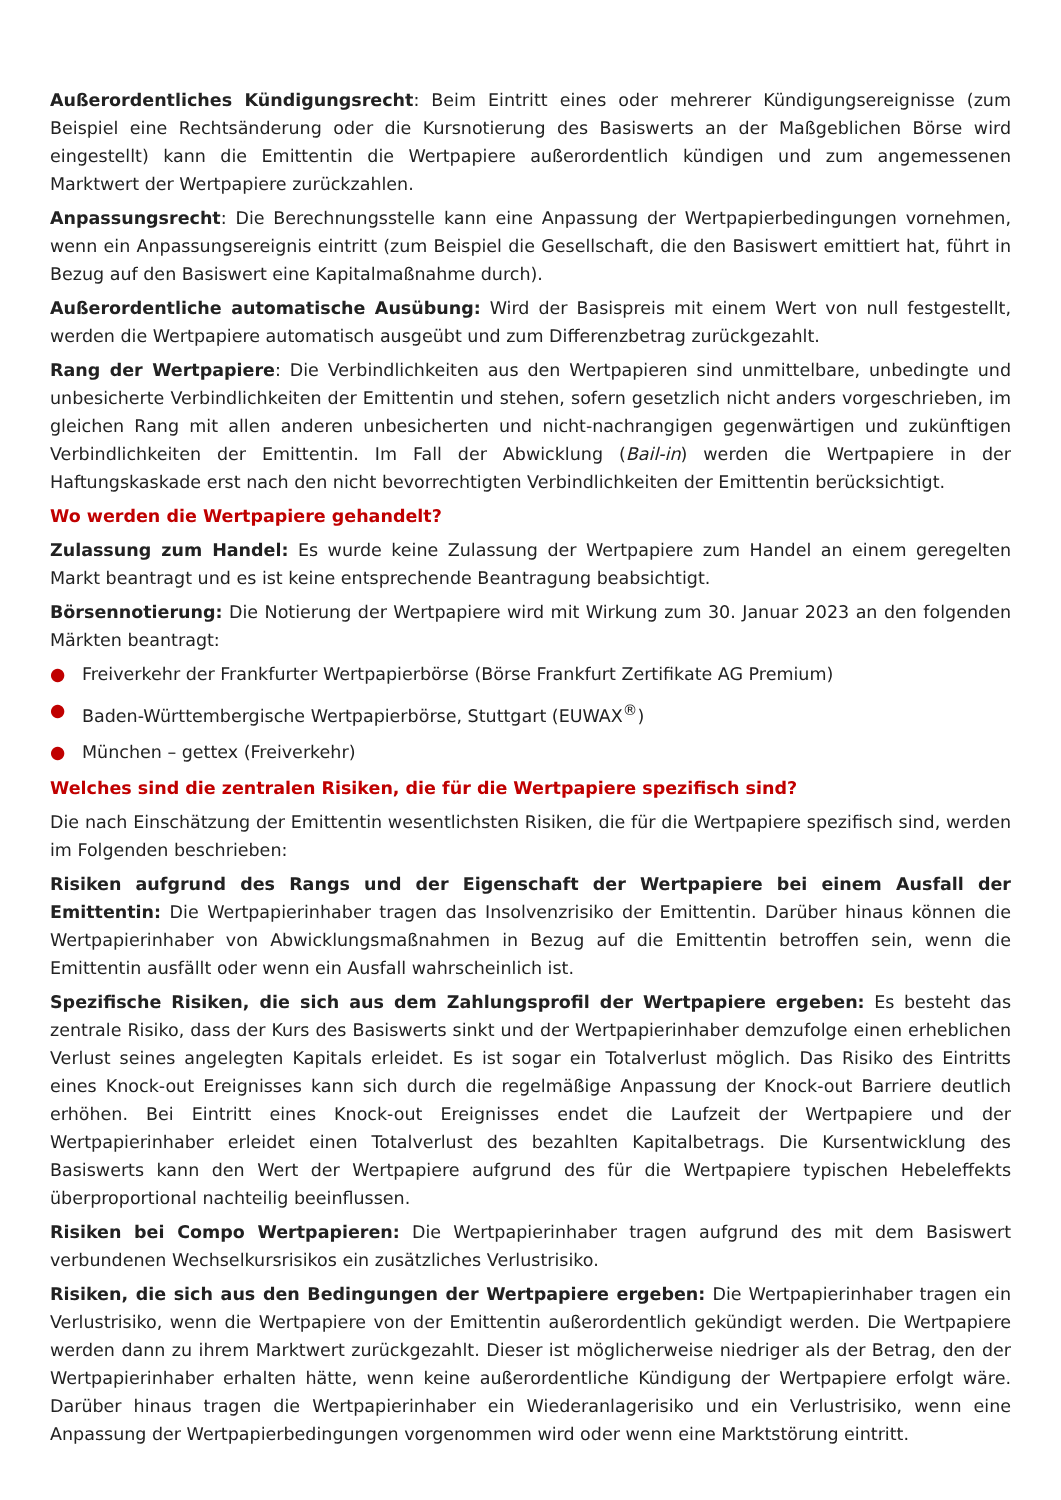Außerordentliches Kündigungsrecht: Beim Eintritt eines oder mehrerer Kündigungsereignisse (zum Beispiel eine Rechtsänderung oder die Kursnotierung des Basiswerts an der Maßgeblichen Börse wird eingestellt) kann die Emittentin die Wertpapiere außerordentlich kündigen und zum angemessenen Marktwert der Wertpapiere zurückzahlen.
Anpassungsrecht: Die Berechnungsstelle kann eine Anpassung der Wertpapierbedingungen vornehmen, wenn ein Anpassungsereignis eintritt (zum Beispiel die Gesellschaft, die den Basiswert emittiert hat, führt in Bezug auf den Basiswert eine Kapitalmaßnahme durch).
Außerordentliche automatische Ausübung: Wird der Basispreis mit einem Wert von null festgestellt, werden die Wertpapiere automatisch ausgeübt und zum Differenzbetrag zurückgezahlt.
Rang der Wertpapiere: Die Verbindlichkeiten aus den Wertpapieren sind unmittelbare, unbedingte und unbesicherte Verbindlichkeiten der Emittentin und stehen, sofern gesetzlich nicht anders vorgeschrieben, im gleichen Rang mit allen anderen unbesicherten und nicht-nachrangigen gegenwärtigen und zukünftigen Verbindlichkeiten der Emittentin. Im Fall der Abwicklung (Bail-in) werden die Wertpapiere in der Haftungskaskade erst nach den nicht bevorrechtigten Verbindlichkeiten der Emittentin berücksichtigt.
Wo werden die Wertpapiere gehandelt?
Zulassung zum Handel: Es wurde keine Zulassung der Wertpapiere zum Handel an einem geregelten Markt beantragt und es ist keine entsprechende Beantragung beabsichtigt.
Börsennotierung: Die Notierung der Wertpapiere wird mit Wirkung zum 30. Januar 2023 an den folgenden Märkten beantragt:
● Freiverkehr der Frankfurter Wertpapierbörse (Börse Frankfurt Zertifikate AG Premium)
● Baden-Württembergische Wertpapierbörse, Stuttgart (EUWAX<sup>®</sup>)
● München – gettex (Freiverkehr)
Welches sind die zentralen Risiken, die für die Wertpapiere spezifisch sind?
Die nach Einschätzung der Emittentin wesentlichsten Risiken, die für die Wertpapiere spezifisch sind, werden im Folgenden beschrieben:
Risiken aufgrund des Rangs und der Eigenschaft der Wertpapiere bei einem Ausfall der Emittentin: Die Wertpapierinhaber tragen das Insolvenzrisiko der Emittentin. Darüber hinaus können die Wertpapierinhaber von Abwicklungsmaßnahmen in Bezug auf die Emittentin betroffen sein, wenn die Emittentin ausfällt oder wenn ein Ausfall wahrscheinlich ist.
Spezifische Risiken, die sich aus dem Zahlungsprofil der Wertpapiere ergeben: Es besteht das zentrale Risiko, dass der Kurs des Basiswerts sinkt und der Wertpapierinhaber demzufolge einen erheblichen Verlust seines angelegten Kapitals erleidet. Es ist sogar ein Totalverlust möglich. Das Risiko des Eintritts eines Knock-out Ereignisses kann sich durch die regelmäßige Anpassung der Knock-out Barriere deutlich erhöhen. Bei Eintritt eines Knock-out Ereignisses endet die Laufzeit der Wertpapiere und der Wertpapierinhaber erleidet einen Totalverlust des bezahlten Kapitalbetrags. Die Kursentwicklung des Basiswerts kann den Wert der Wertpapiere aufgrund des für die Wertpapiere typischen Hebeleffekts überproportional nachteilig beeinflussen.
Risiken bei Compo Wertpapieren: Die Wertpapierinhaber tragen aufgrund des mit dem Basiswert verbundenen Wechselkursrisikos ein zusätzliches Verlustrisiko.
Risiken, die sich aus den Bedingungen der Wertpapiere ergeben: Die Wertpapierinhaber tragen ein Verlustrisiko, wenn die Wertpapiere von der Emittentin außerordentlich gekündigt werden. Die Wertpapiere werden dann zu ihrem Marktwert zurückgezahlt. Dieser ist möglicherweise niedriger als der Betrag, den der Wertpapierinhaber erhalten hätte, wenn keine außerordentliche Kündigung der Wertpapiere erfolgt wäre. Darüber hinaus tragen die Wertpapierinhaber ein Wiederanlagerisiko und ein Verlustrisiko, wenn eine Anpassung der Wertpapierbedingungen vorgenommen wird oder wenn eine Marktstörung eintritt.